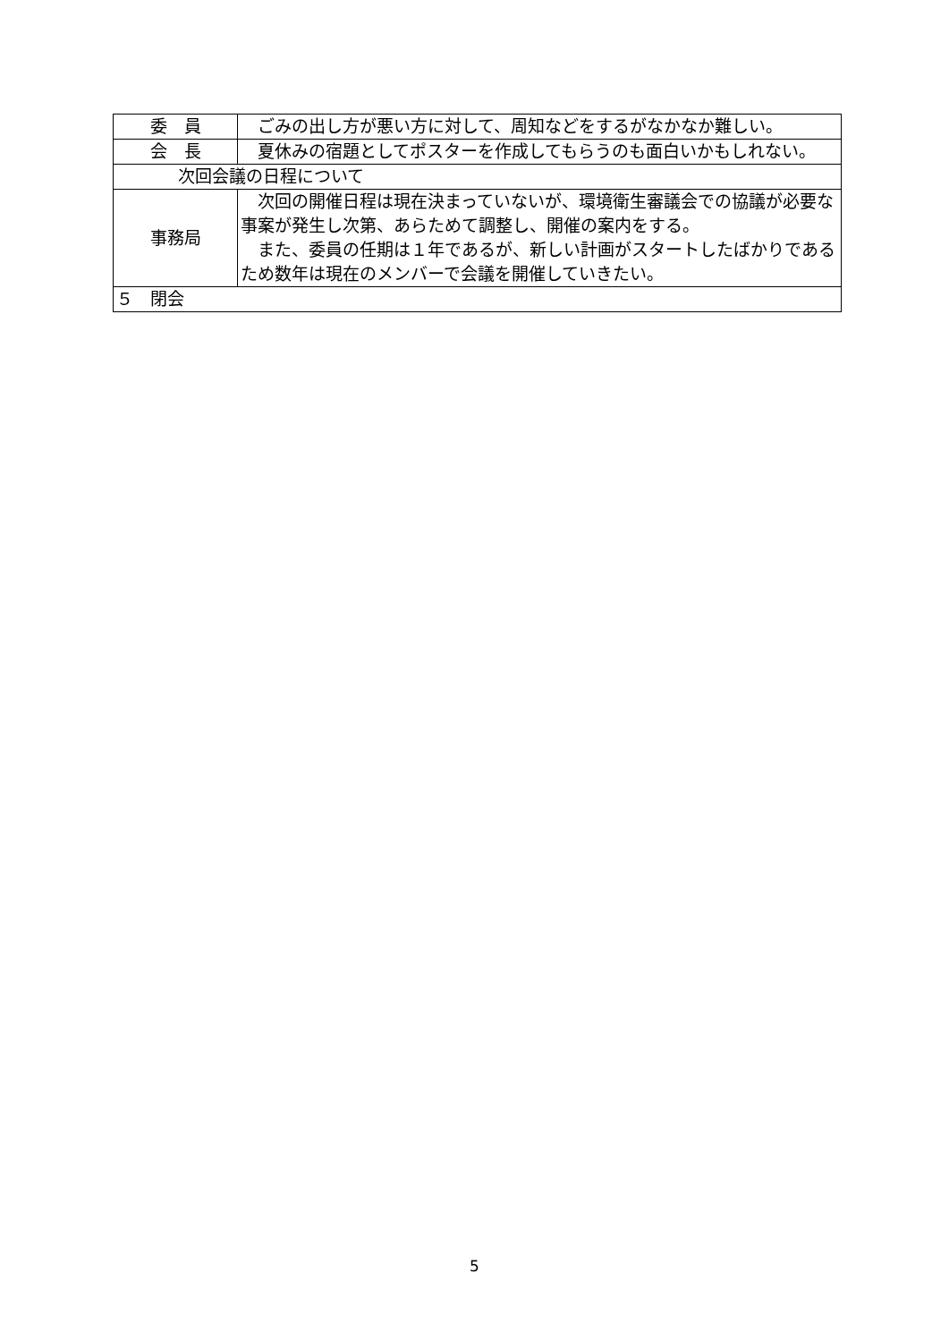| 委 員 | ごみの出し方が悪い方に対して、周知などをするがなかなか難しい。 |
| 会 長 | 夏休みの宿題としてポスターを作成してもらうのも面白いかもしれない。 |
| 次回会議の日程について | |
| 事務局 | 次回の開催日程は現在決まっていないが、環境衛生審議会での協議が必要な事案が発生し次第、あらためて調整し、開催の案内をする。 また、委員の任期は１年であるが、新しい計画がスタートしたばかりであるため数年は現在のメンバーで会議を開催していきたい。 |
| ５ 閉会 | |
5